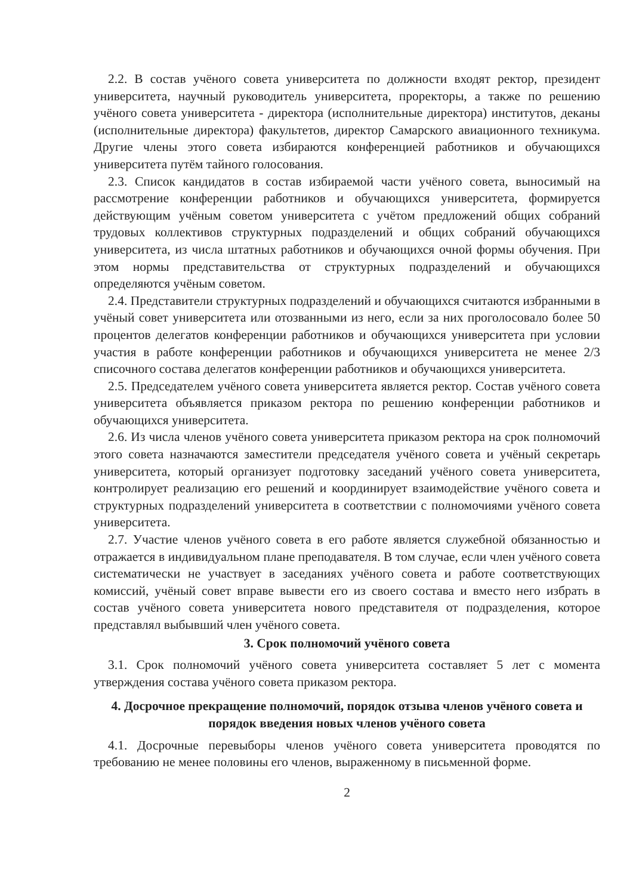2.2. В состав учёного совета университета по должности входят ректор, президент университета, научный руководитель университета, проректоры, а также по решению учёного совета университета - директора (исполнительные директора) институтов, деканы (исполнительные директора) факультетов, директор Самарского авиационного техникума. Другие члены этого совета избираются конференцией работников и обучающихся университета путём тайного голосования.
2.3. Список кандидатов в состав избираемой части учёного совета, выносимый на рассмотрение конференции работников и обучающихся университета, формируется действующим учёным советом университета с учётом предложений общих собраний трудовых коллективов структурных подразделений и общих собраний обучающихся университета, из числа штатных работников и обучающихся очной формы обучения. При этом нормы представительства от структурных подразделений и обучающихся определяются учёным советом.
2.4. Представители структурных подразделений и обучающихся считаются избранными в учёный совет университета или отозванными из него, если за них проголосовало более 50 процентов делегатов конференции работников и обучающихся университета при условии участия в работе конференции работников и обучающихся университета не менее 2/3 списочного состава делегатов конференции работников и обучающихся университета.
2.5. Председателем учёного совета университета является ректор. Состав учёного совета университета объявляется приказом ректора по решению конференции работников и обучающихся университета.
2.6. Из числа членов учёного совета университета приказом ректора на срок полномочий этого совета назначаются заместители председателя учёного совета и учёный секретарь университета, который организует подготовку заседаний учёного совета университета, контролирует реализацию его решений и координирует взаимодействие учёного совета и структурных подразделений университета в соответствии с полномочиями учёного совета университета.
2.7. Участие членов учёного совета в его работе является служебной обязанностью и отражается в индивидуальном плане преподавателя. В том случае, если член учёного совета систематически не участвует в заседаниях учёного совета и работе соответствующих комиссий, учёный совет вправе вывести его из своего состава и вместо него избрать в состав учёного совета университета нового представителя от подразделения, которое представлял выбывший член учёного совета.
3. Срок полномочий учёного совета
3.1. Срок полномочий учёного совета университета составляет 5 лет с момента утверждения состава учёного совета приказом ректора.
4. Досрочное прекращение полномочий, порядок отзыва членов учёного совета и порядок введения новых членов учёного совета
4.1. Досрочные перевыборы членов учёного совета университета проводятся по требованию не менее половины его членов, выраженному в письменной форме.
2